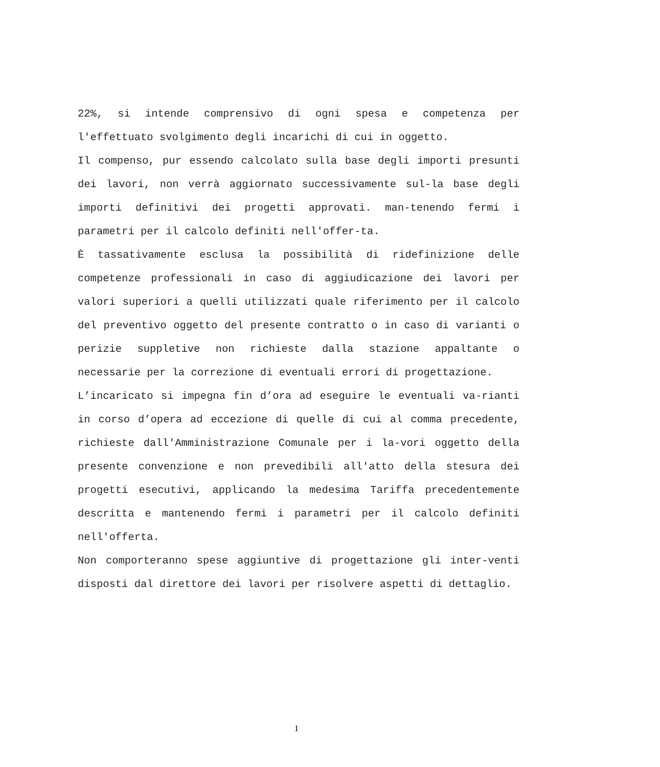22%, si intende comprensivo di ogni spesa e competenza per l'effettuato svolgimento degli incarichi di cui in oggetto.
Il compenso, pur essendo calcolato sulla base degli importi presunti dei lavori, non verrà aggiornato successivamente sul-la base degli importi definitivi dei progetti approvati. man-tenendo fermi i parametri per il calcolo definiti nell'offer-ta.
È tassativamente esclusa la possibilità di ridefinizione delle competenze professionali in caso di aggiudicazione dei lavori per valori superiori a quelli utilizzati quale riferimento per il calcolo del preventivo oggetto del presente contratto o in caso di varianti o perizie suppletive non richieste dalla stazione appaltante o necessarie per la correzione di eventuali errori di progettazione.
L’incaricato si impegna fin d’ora ad eseguire le eventuali va-rianti in corso d’opera ad eccezione di quelle di cui al comma precedente, richieste dall'Amministrazione Comunale per i la-vori oggetto della presente convenzione e non prevedibili all'atto della stesura dei progetti esecutivi, applicando la medesima Tariffa precedentemente descritta e mantenendo fermi i parametri per il calcolo definiti nell'offerta.
Non comporteranno spese aggiuntive di progettazione gli inter-venti disposti dal direttore dei lavori per risolvere aspetti di dettaglio.
1